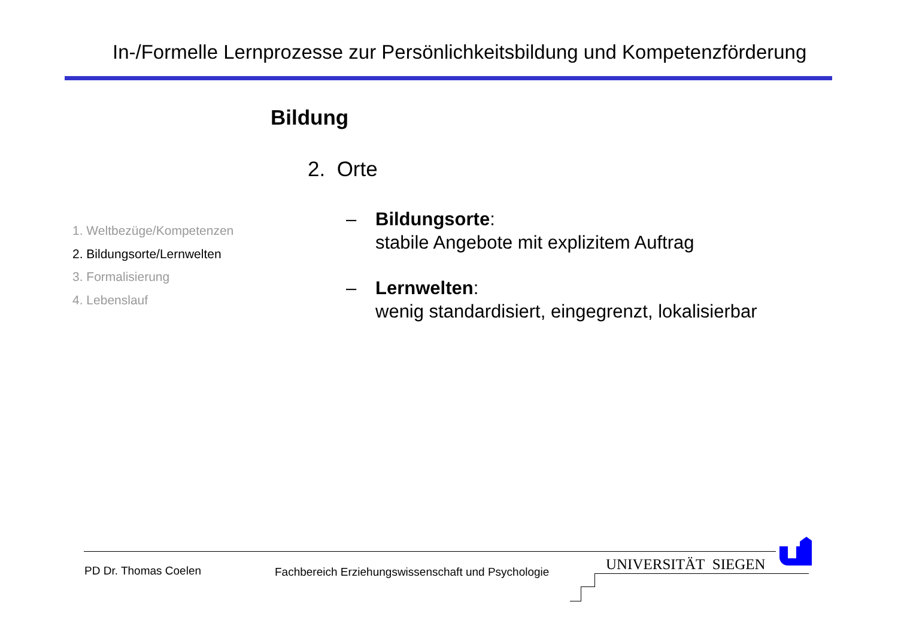In-/Formelle Lernprozesse zur Persönlichkeitsbildung und Kompetenzförderung
Bildung
2. Orte
1. Weltbezüge/Kompetenzen
2. Bildungsorte/Lernwelten
3. Formalisierung
4. Lebenslauf
– Bildungsorte:
stabile Angebote mit explizitem Auftrag
– Lernwelten:
wenig standardisiert, eingegrenzt, lokalisierbar
PD Dr. Thomas Coelen
Fachbereich Erziehungswissenschaft und Psychologie
UNIVERSITÄT SIEGEN